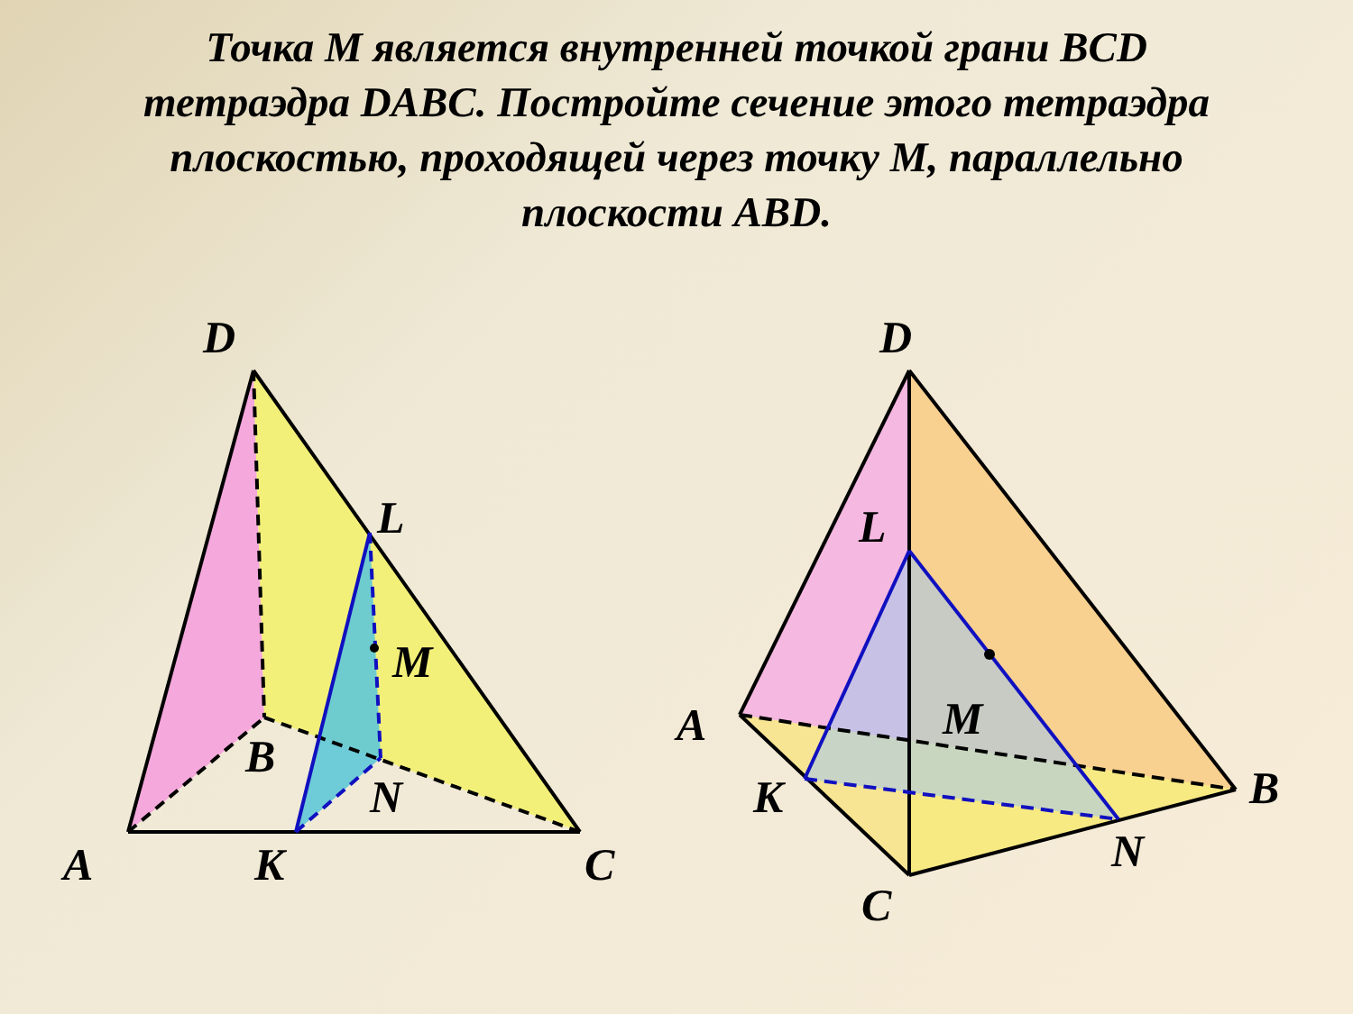Точка М является внутренней точкой грани BCD тетраэдра DABC. Постройте сечение этого тетраэдра плоскостью, проходящей через точку М, параллельно плоскости ABD.
D
L
M
B
N
A
K
C
D
L
M
A
K
B
N
C